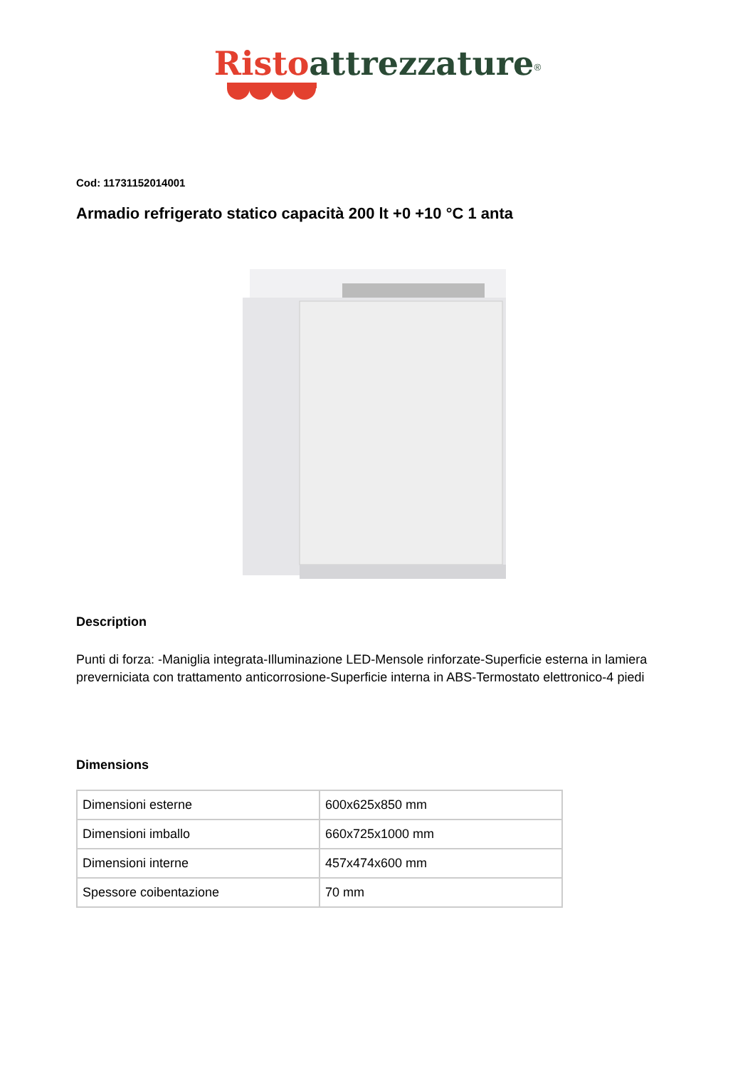Risto attrezzature<sup>®</sup>
Cod: 11731152014001
Armadio refrigerato statico capacità 200 lt +0 +10 °C 1 anta
Description
Punti di forza: -Maniglia integrata-Illuminazione LED-Mensole rinforzate-Superficie esterna in lamiera preverniciata con trattamento anticorrosione-Superficie interna in ABS-Termostato elettronico-4 piedi
Dimensions
| Dimensioni esterne | 600x625x850 mm |
| Dimensioni imballo | 660x725x1000 mm |
| Dimensioni interne | 457x474x600 mm |
| Spessore coibentazione | 70 mm |